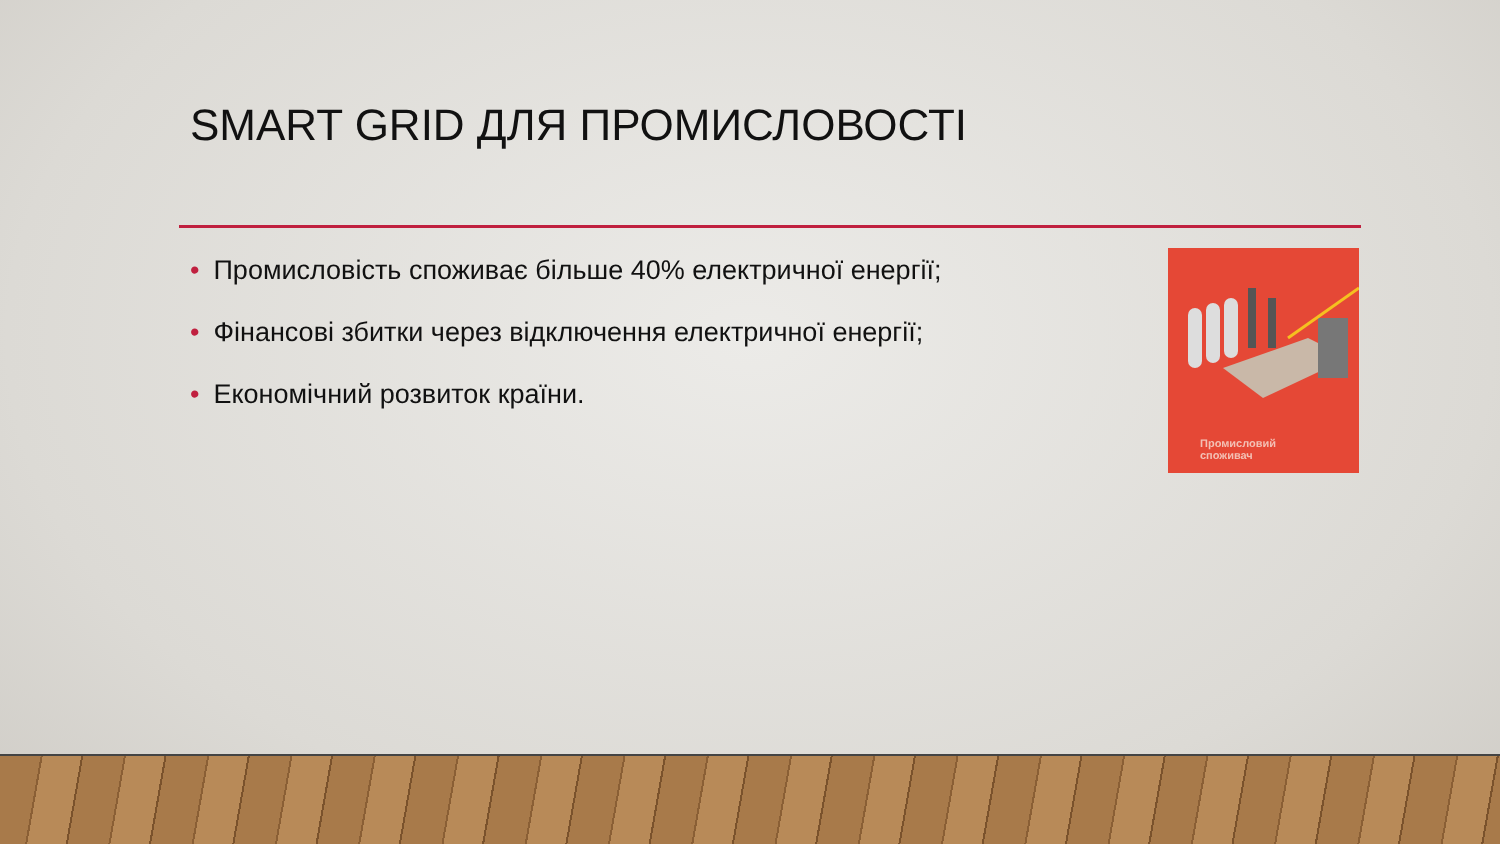SMART GRID ДЛЯ ПРОМИСЛОВОСТІ
• Промисловість споживає більше 40% електричної енергії;
• Фінансові збитки через відключення електричної енергії;
• Економічний розвиток країни.
Промисловий
споживач